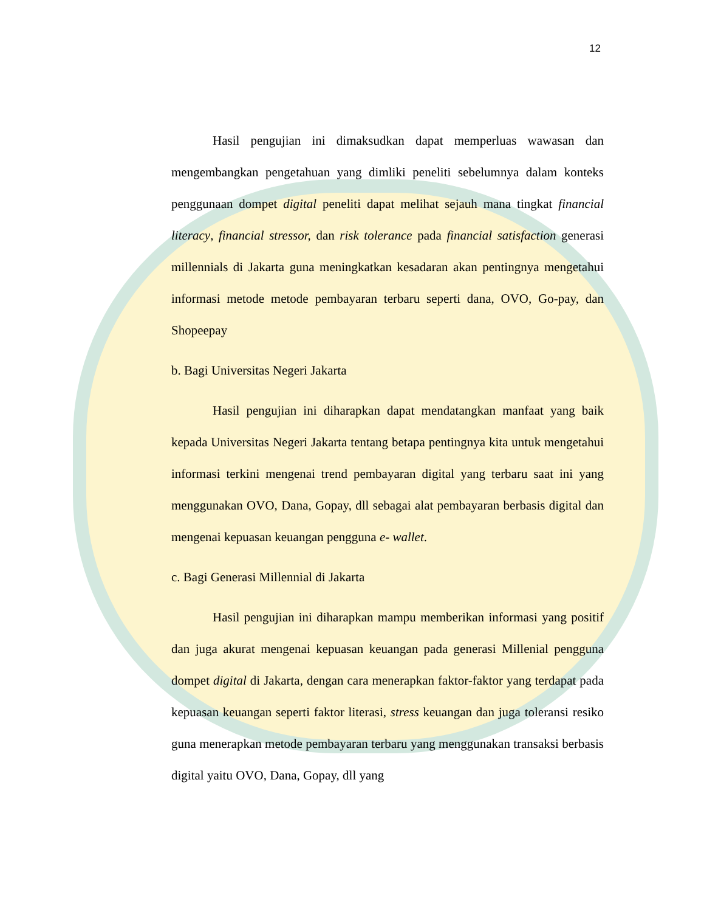12
Hasil pengujian ini dimaksudkan dapat memperluas wawasan dan mengembangkan pengetahuan yang dimliki peneliti sebelumnya dalam konteks penggunaan dompet digital peneliti dapat melihat sejauh mana tingkat financial literacy, financial stressor, dan risk tolerance pada financial satisfaction generasi millennials di Jakarta guna meningkatkan kesadaran akan pentingnya mengetahui informasi metode metode pembayaran terbaru seperti dana, OVO, Go-pay, dan Shopeepay
b. Bagi Universitas Negeri Jakarta
Hasil pengujian ini diharapkan dapat mendatangkan manfaat yang baik kepada Universitas Negeri Jakarta tentang betapa pentingnya kita untuk mengetahui informasi terkini mengenai trend pembayaran digital yang terbaru saat ini yang menggunakan OVO, Dana, Gopay, dll sebagai alat pembayaran berbasis digital dan mengenai kepuasan keuangan pengguna e- wallet.
c. Bagi Generasi Millennial di Jakarta
Hasil pengujian ini diharapkan mampu memberikan informasi yang positif dan juga akurat mengenai kepuasan keuangan pada generasi Millenial pengguna dompet digital di Jakarta, dengan cara menerapkan faktor-faktor yang terdapat pada kepuasan keuangan seperti faktor literasi, stress keuangan dan juga toleransi resiko guna menerapkan metode pembayaran terbaru yang menggunakan transaksi berbasis digital yaitu OVO, Dana, Gopay, dll yang